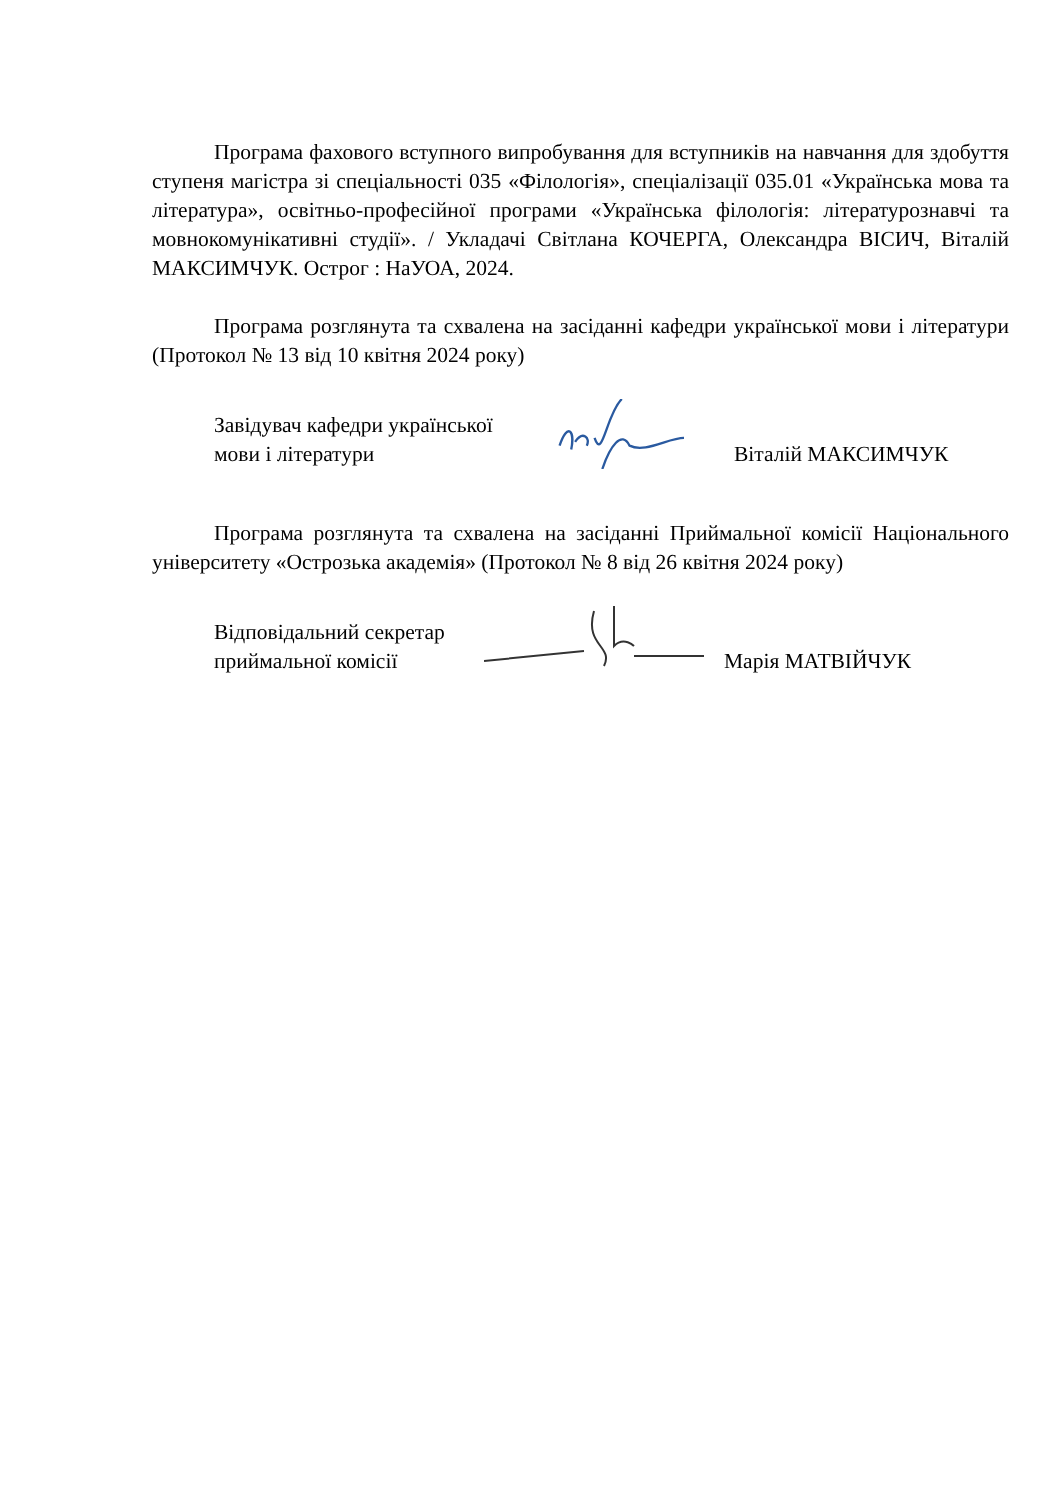Програма фахового вступного випробування для вступників на навчання для здобуття ступеня магістра зі спеціальності 035 «Філологія», спеціалізації 035.01 «Українська мова та література», освітньо-професійної програми «Українська філологія: літературознавчі та мовнокомунікативні студії». / Укладачі Світлана КОЧЕРГА, Олександра ВІСИЧ, Віталій МАКСИМЧУК. Острог : НаУОА, 2024.
Програма розглянута та схвалена на засіданні кафедри української мови і літератури (Протокол № 13 від 10 квітня 2024 року)
Завідувач кафедри української
мови і літератури
Віталій МАКСИМЧУК
Програма розглянута та схвалена на засіданні Приймальної комісії Національного університету «Острозька академія» (Протокол № 8 від 26 квітня 2024 року)
Відповідальний секретар
приймальної комісії
Марія МАТВІЙЧУК